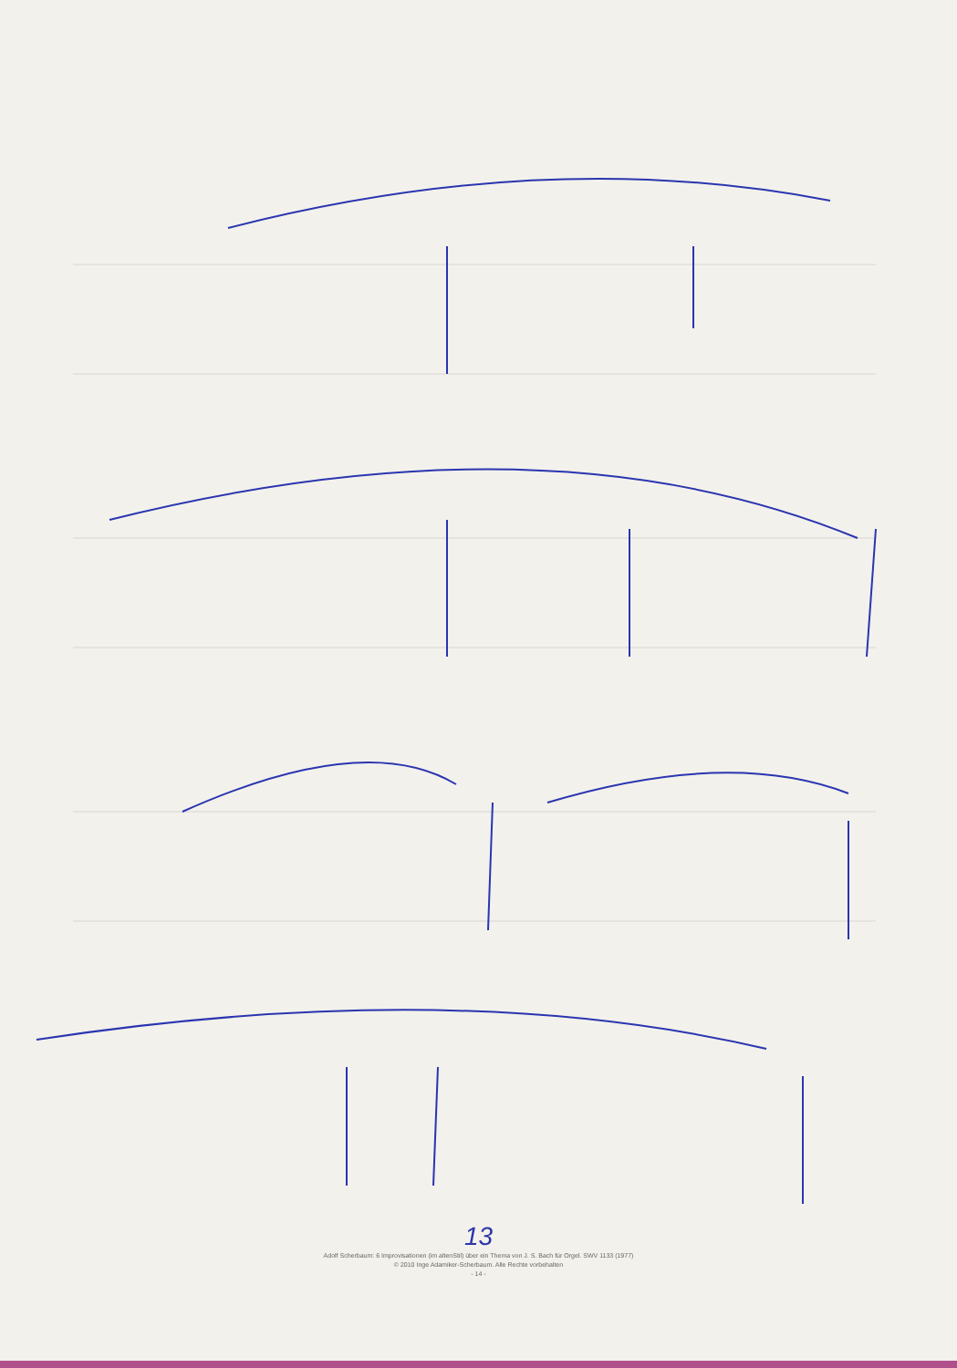13
Adolf Scherbaum: 6 Improvisationen (im altenStil) über ein Thema von J. S. Bach für Orgel. SWV 1133 (1977)
© 2010 Inge Adamiker-Scherbaum. Alle Rechte vorbehalten
- 14 -